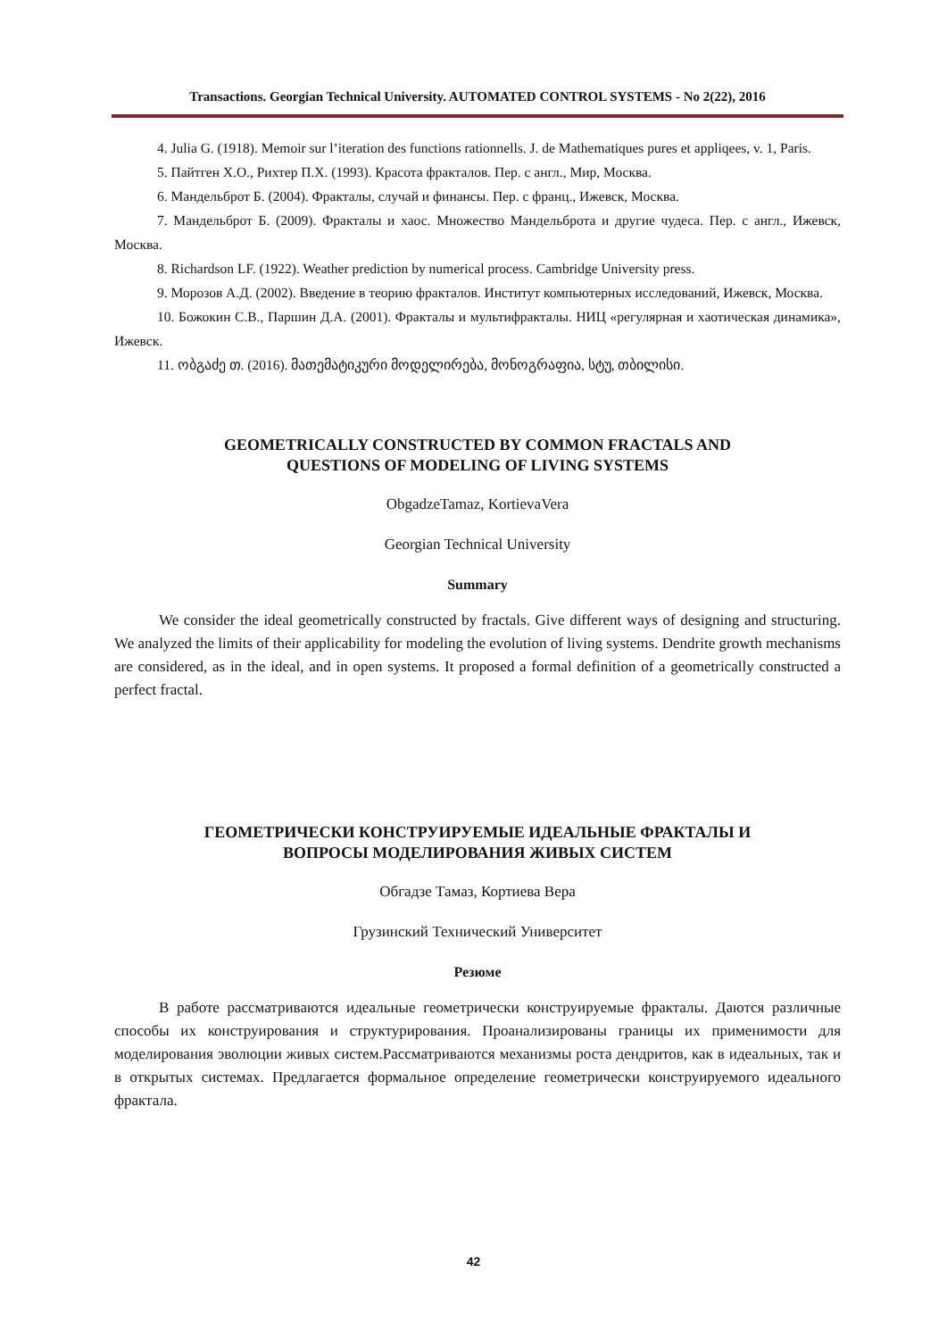Transactions. Georgian Technical University. AUTOMATED CONTROL SYSTEMS - No 2(22), 2016
4. Julia G. (1918). Memoir sur l’iteration des functions rationnells. J. de Mathematiques pures et appliqees, v. 1, Paris.
5. Пайтген Х.О., Рихтер П.Х. (1993). Красота фракталов. Пер. с англ., Мир, Москва.
6. Мандельброт Б. (2004). Фракталы, случай и финансы. Пер. с франц., Ижевск, Москва.
7. Мандельброт Б. (2009). Фракталы и хаос. Множество Мандельброта и другие чудеса. Пер. с англ., Ижевск, Москва.
8. Richardson LF. (1922). Weather prediction by numerical process. Cambridge University press.
9. Морозов А.Д. (2002). Введение в теорию фракталов. Институт компьютерных исследований, Ижевск, Москва.
10. Божокин С.В., Паршин Д.А. (2001). Фракталы и мультифракталы. НИЦ «регулярная и хаотическая динамика», Ижевск.
11. ობგაძე თ. (2016). მათემატიკური მოდელირება, მონოგრაფია, სტუ, თბილისი.
GEOMETRICALLY CONSTRUCTED BY COMMON FRACTALS AND
QUESTIONS OF MODELING OF LIVING SYSTEMS
ObgadzeTamaz, KortievaVera
Georgian Technical University
Summary
We consider the ideal geometrically constructed by fractals. Give different ways of designing and structuring. We analyzed the limits of their applicability for modeling the evolution of living systems. Dendrite growth mechanisms are considered, as in the ideal, and in open systems. It proposed a formal definition of a geometrically constructed a perfect fractal.
ГЕОМЕТРИЧЕСКИ КОНСТРУИРУЕМЫЕ ИДЕАЛЬНЫЕ ФРАКТАЛЫ И
ВОПРОСЫ МОДЕЛИРОВАНИЯ ЖИВЫХ СИСТЕМ
Обгадзе Тамаз, Кортиева Вера
Грузинский Технический Университет
Резюме
В работе рассматриваются идеальные геометрически конструируемые фракталы. Даются различные способы их конструирования и структурирования. Проанализированы границы их применимости для моделирования эволюции живых систем.Рассматриваются механизмы роста дендритов, как в идеальных, так и в открытых системах. Предлагается формальное определение геометрически конструируемого идеального фрактала.
42